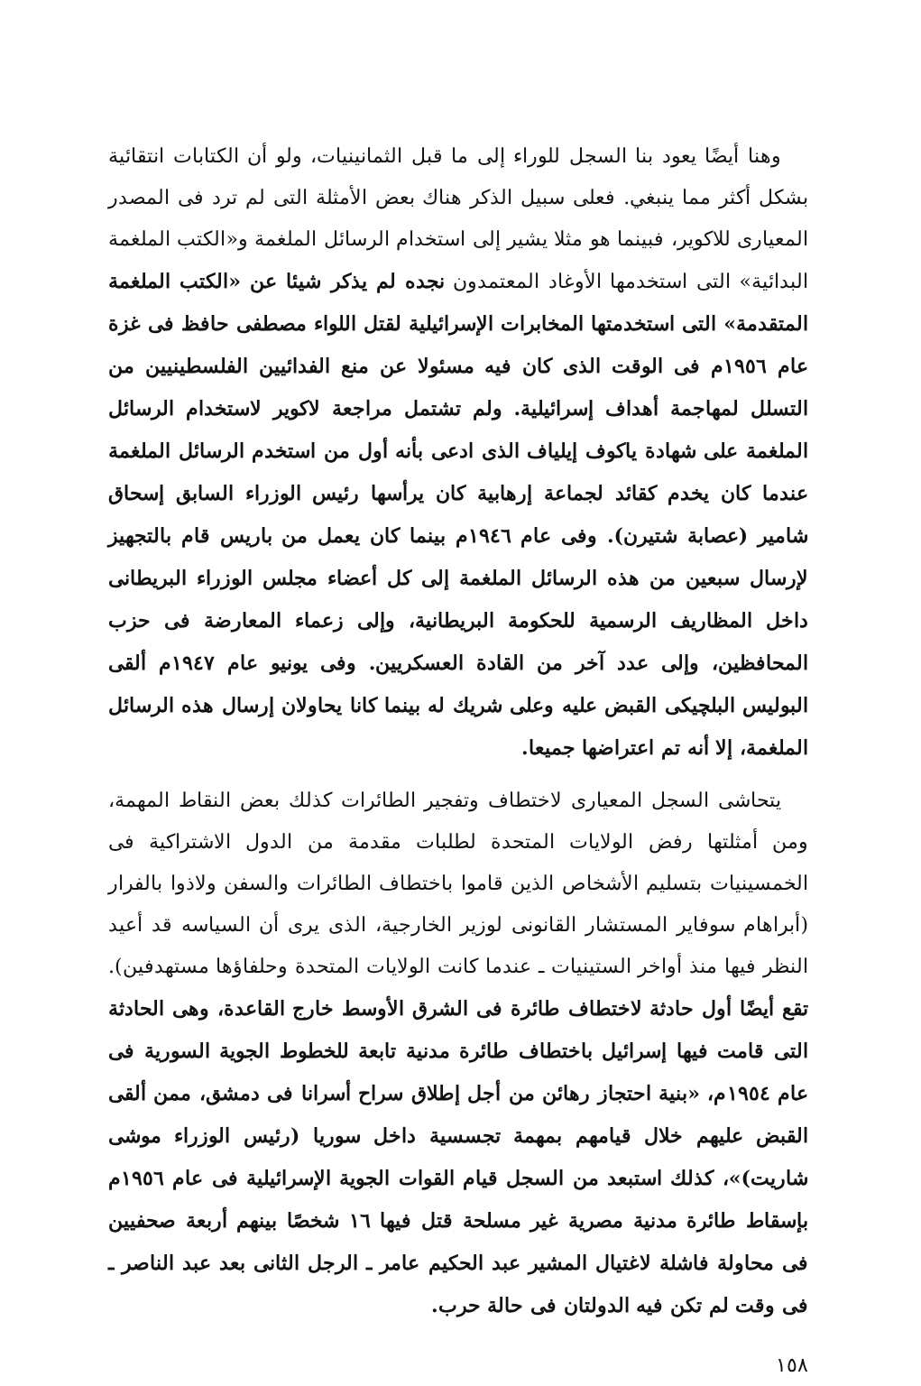وهنا أيضًا يعود بنا السجل للوراء إلى ما قبل الثمانينيات، ولو أن الكتابات انتقائية بشكل أكثر مما ينبغي. فعلى سبيل الذكر هناك بعض الأمثلة التى لم ترد فى المصدر المعيارى للاكوير، فبينما هو مثلا يشير إلى استخدام الرسائل الملغمة و«الكتب الملغمة البدائية» التى استخدمها الأوغاد المعتمدون نجده لم يذكر شيئا عن «الكتب الملغمة المتقدمة» التى استخدمتها المخابرات الإسرائيلية لقتل اللواء مصطفى حافظ فى غزة عام ١٩٥٦م فى الوقت الذى كان فيه مسئولا عن منع الفدائيين الفلسطينيين من التسلل لمهاجمة أهداف إسرائيلية. ولم تشتمل مراجعة لاكوير لاستخدام الرسائل الملغمة على شهادة ياكوف إيلياف الذى ادعى بأنه أول من استخدم الرسائل الملغمة عندما كان يخدم كقائد لجماعة إرهابية كان يرأسها رئيس الوزراء السابق إسحاق شامير (عصابة شتيرن). وفى عام ١٩٤٦م بينما كان يعمل من باريس قام بالتجهيز لإرسال سبعين من هذه الرسائل الملغمة إلى كل أعضاء مجلس الوزراء البريطانى داخل المظاريف الرسمية للحكومة البريطانية، وإلى زعماء المعارضة فى حزب المحافظين، وإلى عدد آخر من القادة العسكريين. وفى يونيو عام ١٩٤٧م ألقى البوليس البلچيكى القبض عليه وعلى شريك له بينما كانا يحاولان إرسال هذه الرسائل الملغمة، إلا أنه تم اعتراضها جميعا.
يتحاشى السجل المعيارى لاختطاف وتفجير الطائرات كذلك بعض النقاط المهمة، ومن أمثلتها رفض الولايات المتحدة لطلبات مقدمة من الدول الاشتراكية فى الخمسينيات بتسليم الأشخاص الذين قاموا باختطاف الطائرات والسفن ولاذوا بالفرار (أبراهام سوفاير المستشار القانونى لوزير الخارجية، الذى يرى أن السياسه قد أعيد النظر فيها منذ أواخر الستينيات ـ عندما كانت الولايات المتحدة وحلفاؤها مستهدفين). تقع أيضًا أول حادثة لاختطاف طائرة فى الشرق الأوسط خارج القاعدة، وهى الحادثة التى قامت فيها إسرائيل باختطاف طائرة مدنية تابعة للخطوط الجوية السورية فى عام ١٩٥٤م، «بنية احتجاز رهائن من أجل إطلاق سراح أسرانا فى دمشق، ممن ألقى القبض عليهم خلال قيامهم بمهمة تجسسية داخل سوريا (رئيس الوزراء موشى شاريت)»، كذلك استبعد من السجل قيام القوات الجوية الإسرائيلية فى عام ١٩٥٦م بإسقاط طائرة مدنية مصرية غير مسلحة قتل فيها ١٦ شخصًا بينهم أربعة صحفيين فى محاولة فاشلة لاغتيال المشير عبد الحكيم عامر ـ الرجل الثانى بعد عبد الناصر ـ فى وقت لم تكن فيه الدولتان فى حالة حرب.
١٥٨